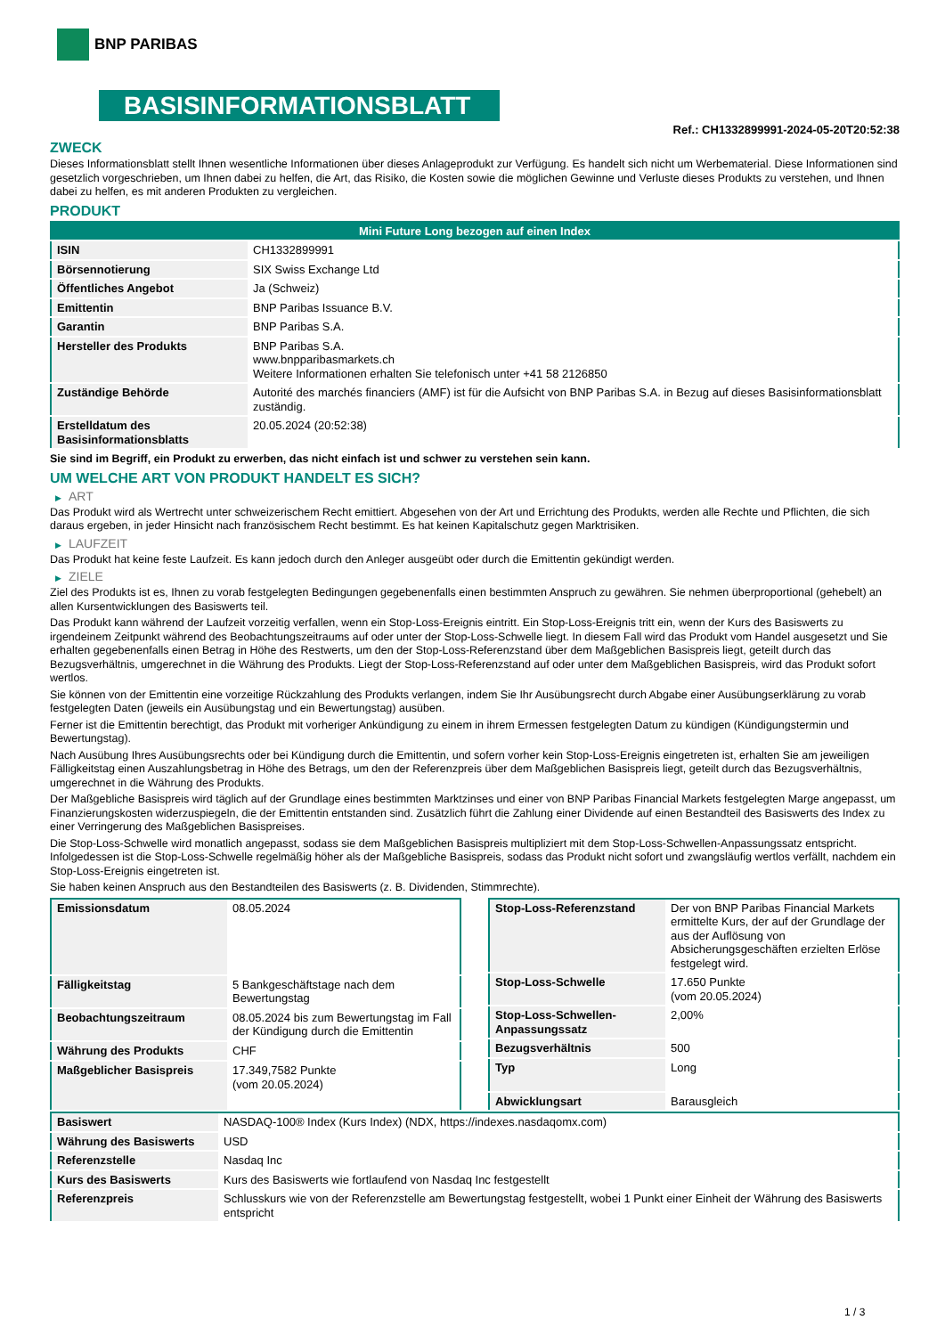BNP PARIBAS
BASISINFORMATIONSBLATT
Ref.: CH1332899991-2024-05-20T20:52:38
ZWECK
Dieses Informationsblatt stellt Ihnen wesentliche Informationen über dieses Anlageprodukt zur Verfügung. Es handelt sich nicht um Werbematerial. Diese Informationen sind gesetzlich vorgeschrieben, um Ihnen dabei zu helfen, die Art, das Risiko, die Kosten sowie die möglichen Gewinne und Verluste dieses Produkts zu verstehen, und Ihnen dabei zu helfen, es mit anderen Produkten zu vergleichen.
PRODUKT
| Mini Future Long bezogen auf einen Index | |
| --- | --- |
| ISIN | CH1332899991 |
| Börsennotierung | SIX Swiss Exchange Ltd |
| Öffentliches Angebot | Ja (Schweiz) |
| Emittentin | BNP Paribas Issuance B.V. |
| Garantin | BNP Paribas S.A. |
| Hersteller des Produkts | BNP Paribas S.A. www.bnpparibasmarkets.ch Weitere Informationen erhalten Sie telefonisch unter +41 58 2126850 |
| Zuständige Behörde | Autorité des marchés financiers (AMF) ist für die Aufsicht von BNP Paribas S.A. in Bezug auf dieses Basisinformationsblatt zuständig. |
| Erstelldatum des Basisinformationsblatts | 20.05.2024 (20:52:38) |
Sie sind im Begriff, ein Produkt zu erwerben, das nicht einfach ist und schwer zu verstehen sein kann.
UM WELCHE ART VON PRODUKT HANDELT ES SICH?
▶ ART
Das Produkt wird als Wertrecht unter schweizerischem Recht emittiert. Abgesehen von der Art und Errichtung des Produkts, werden alle Rechte und Pflichten, die sich daraus ergeben, in jeder Hinsicht nach französischem Recht bestimmt. Es hat keinen Kapitalschutz gegen Marktrisiken.
▶ LAUFZEIT
Das Produkt hat keine feste Laufzeit. Es kann jedoch durch den Anleger ausgeübt oder durch die Emittentin gekündigt werden.
▶ ZIELE
Ziel des Produkts ist es, Ihnen zu vorab festgelegten Bedingungen gegebenenfalls einen bestimmten Anspruch zu gewähren. Sie nehmen überproportional (gehebelt) an allen Kursentwicklungen des Basiswerts teil.
Das Produkt kann während der Laufzeit vorzeitig verfallen, wenn ein Stop-Loss-Ereignis eintritt. Ein Stop-Loss-Ereignis tritt ein, wenn der Kurs des Basiswerts zu irgendeinem Zeitpunkt während des Beobachtungszeitraums auf oder unter der Stop-Loss-Schwelle liegt. In diesem Fall wird das Produkt vom Handel ausgesetzt und Sie erhalten gegebenenfalls einen Betrag in Höhe des Restwerts, um den der Stop-Loss-Referenzstand über dem Maßgeblichen Basispreis liegt, geteilt durch das Bezugsverhältnis, umgerechnet in die Währung des Produkts. Liegt der Stop-Loss-Referenzstand auf oder unter dem Maßgeblichen Basispreis, wird das Produkt sofort wertlos.
Sie können von der Emittentin eine vorzeitige Rückzahlung des Produkts verlangen, indem Sie Ihr Ausübungsrecht durch Abgabe einer Ausübungserklärung zu vorab festgelegten Daten (jeweils ein Ausübungstag und ein Bewertungstag) ausüben.
Ferner ist die Emittentin berechtigt, das Produkt mit vorheriger Ankündigung zu einem in ihrem Ermessen festgelegten Datum zu kündigen (Kündigungstermin und Bewertungstag).
Nach Ausübung Ihres Ausübungsrechts oder bei Kündigung durch die Emittentin, und sofern vorher kein Stop-Loss-Ereignis eingetreten ist, erhalten Sie am jeweiligen Fälligkeitstag einen Auszahlungsbetrag in Höhe des Betrags, um den der Referenzpreis über dem Maßgeblichen Basispreis liegt, geteilt durch das Bezugsverhältnis, umgerechnet in die Währung des Produkts.
Der Maßgebliche Basispreis wird täglich auf der Grundlage eines bestimmten Marktzinses und einer von BNP Paribas Financial Markets festgelegten Marge angepasst, um Finanzierungskosten widerzuspiegeln, die der Emittentin entstanden sind. Zusätzlich führt die Zahlung einer Dividende auf einen Bestandteil des Basiswerts des Index zu einer Verringerung des Maßgeblichen Basispreises.
Die Stop-Loss-Schwelle wird monatlich angepasst, sodass sie dem Maßgeblichen Basispreis multipliziert mit dem Stop-Loss-Schwellen-Anpassungssatz entspricht. Infolgedessen ist die Stop-Loss-Schwelle regelmäßig höher als der Maßgebliche Basispreis, sodass das Produkt nicht sofort und zwangsläufig wertlos verfällt, nachdem ein Stop-Loss-Ereignis eingetreten ist.
Sie haben keinen Anspruch aus den Bestandteilen des Basiswerts (z. B. Dividenden, Stimmrechte).
| Emissionsdatum | 08.05.2024 |
| Fälligkeitstag | 5 Bankgeschäftstage nach dem Bewertungstag |
| Beobachtungszeitraum | 08.05.2024 bis zum Bewertungstag im Fall der Kündigung durch die Emittentin |
| Währung des Produkts | CHF |
| Maßgeblicher Basispreis | 17.349,7582 Punkte (vom 20.05.2024) |
| Stop-Loss-Referenzstand | Der von BNP Paribas Financial Markets ermittelte Kurs, der auf der Grundlage der aus der Auflösung von Absicherungsgeschäften erzielten Erlöse festgelegt wird. |
| Stop-Loss-Schwelle | 17.650 Punkte (vom 20.05.2024) |
| Stop-Loss-Schwellen-Anpassungssatz | 2,00% |
| Bezugsverhältnis | 500 |
| Typ | Long |
| Abwicklungsart | Barausgleich |
| Basiswert | NASDAQ-100® Index (Kurs Index) (NDX, https://indexes.nasdaqomx.com) |
| Währung des Basiswerts | USD |
| Referenzstelle | Nasdaq Inc |
| Kurs des Basiswerts | Kurs des Basiswerts wie fortlaufend von Nasdaq Inc festgestellt |
| Referenzpreis | Schlusskurs wie von der Referenzstelle am Bewertungstag festgestellt, wobei 1 Punkt einer Einheit der Währung des Basiswerts entspricht |
1 / 3